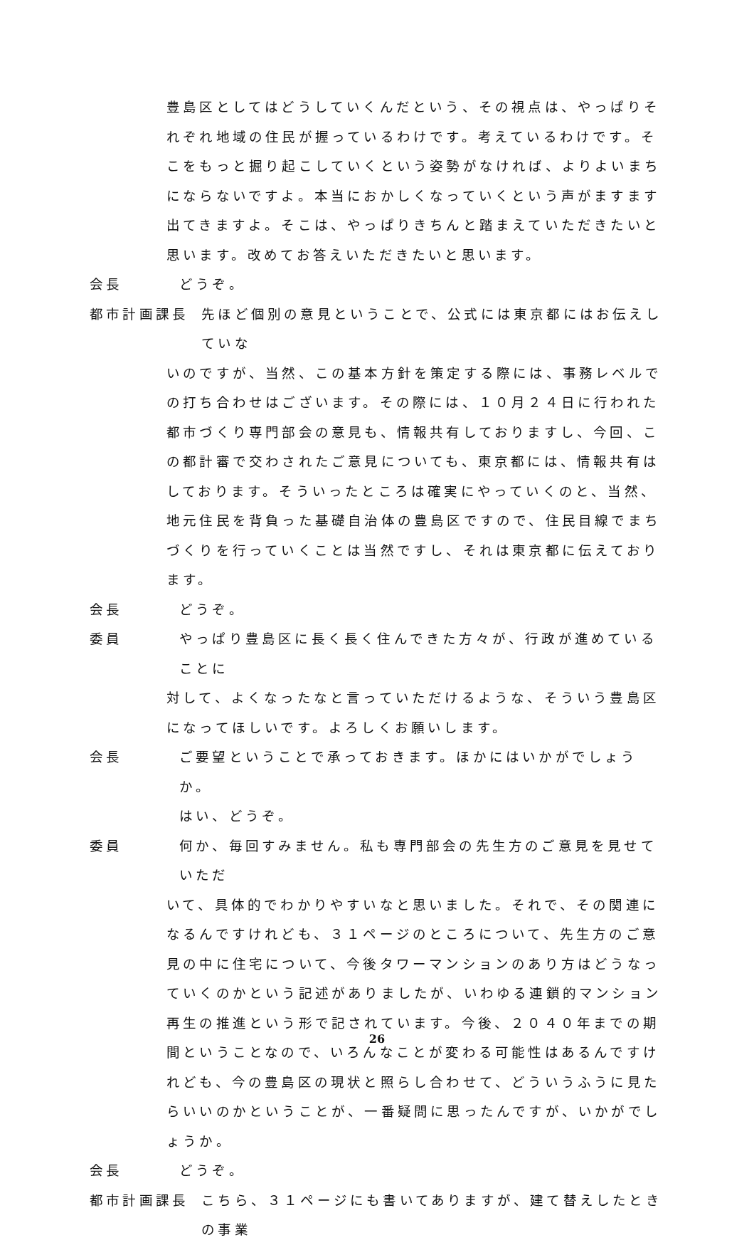豊島区としてはどうしていくんだという、その視点は、やっぱりそれぞれ地域の住民が握っているわけです。考えているわけです。そこをもっと掘り起こしていくという姿勢がなければ、よりよいまちにならないですよ。本当におかしくなっていくという声がますます出てきますよ。そこは、やっぱりきちんと踏まえていただきたいと思います。改めてお答えいただきたいと思います。
会長 どうぞ。
都市計画課長 先ほど個別の意見ということで、公式には東京都にはお伝えしていな
いのですが、当然、この基本方針を策定する際には、事務レベルでの打ち合わせはございます。その際には、１０月２４日に行われた都市づくり専門部会の意見も、情報共有しておりますし、今回、この都計審で交わされたご意見についても、東京都には、情報共有はしております。そういったところは確実にやっていくのと、当然、地元住民を背負った基礎自治体の豊島区ですので、住民目線でまちづくりを行っていくことは当然ですし、それは東京都に伝えております。
会長 どうぞ。
委員 やっぱり豊島区に長く長く住んできた方々が、行政が進めていることに
対して、よくなったなと言っていただけるような、そういう豊島区になってほしいです。よろしくお願いします。
会長 ご要望ということで承っておきます。ほかにはいかがでしょうか。
はい、どうぞ。
委員 何か、毎回すみません。私も専門部会の先生方のご意見を見せていただ
いて、具体的でわかりやすいなと思いました。それで、その関連になるんですけれども、３１ページのところについて、先生方のご意見の中に住宅について、今後タワーマンションのあり方はどうなっていくのかという記述がありましたが、いわゆる連鎖的マンション再生の推進という形で記されています。今後、２０４０年までの期間ということなので、いろんなことが変わる可能性はあるんですけれども、今の豊島区の現状と照らし合わせて、どういうふうに見たらいいのかということが、一番疑問に思ったんですが、いかがでしょうか。
会長 どうぞ。
都市計画課長 こちら、３１ページにも書いてありますが、建て替えしたときの事業
26